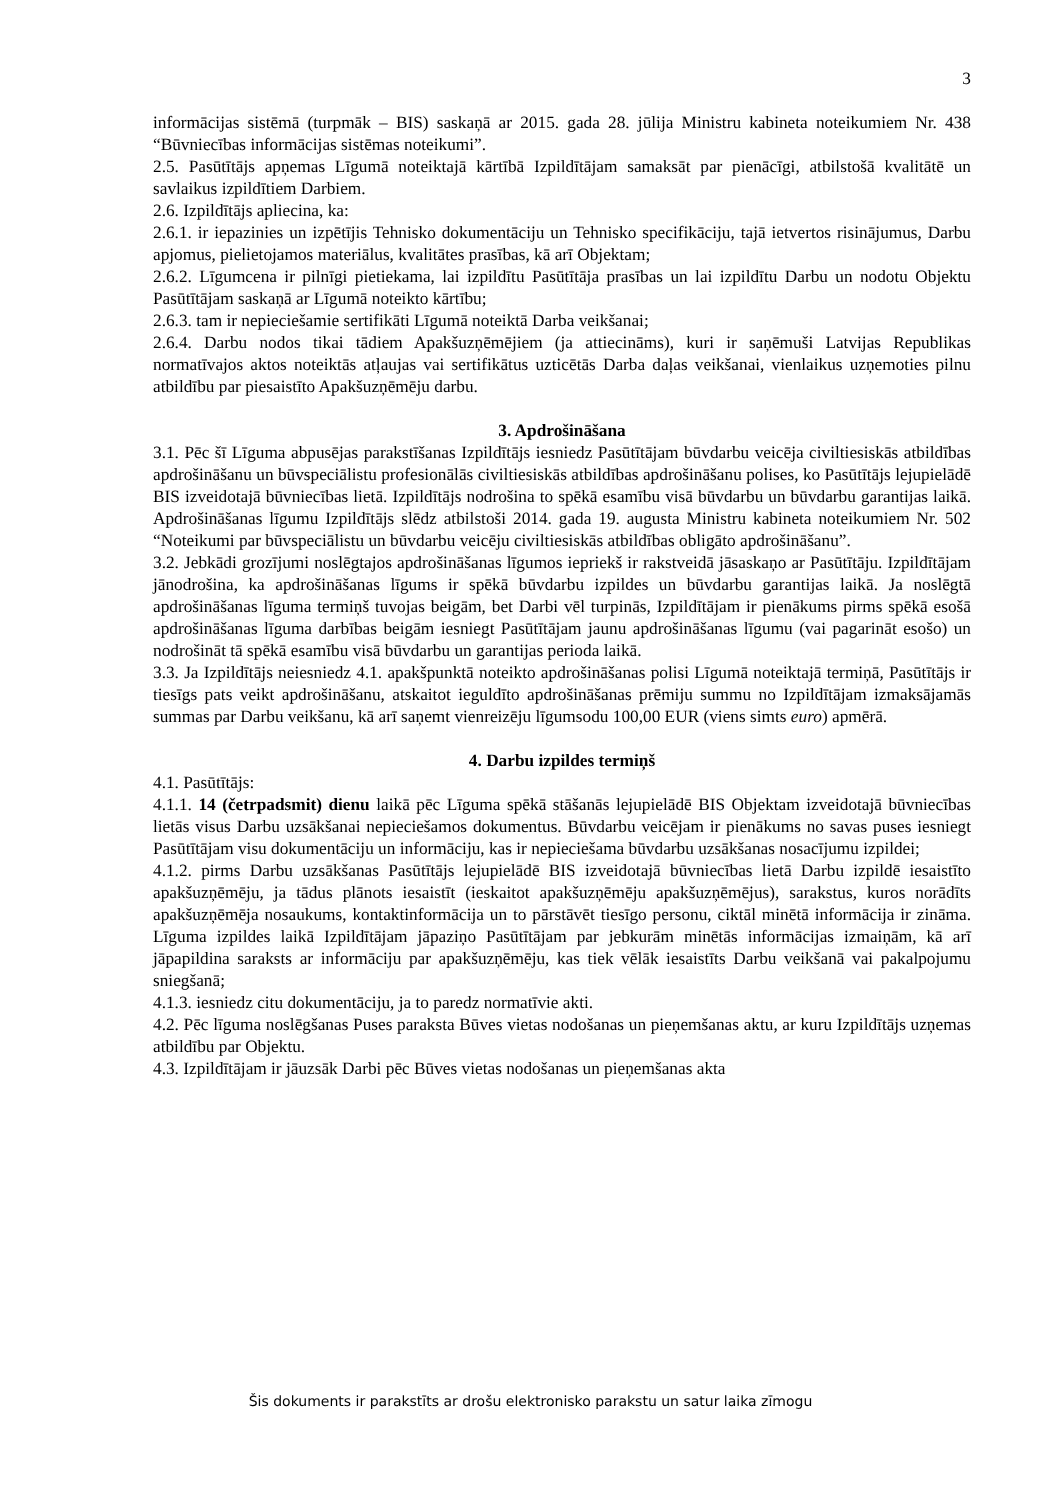3
informācijas sistēmā (turpmāk – BIS) saskaņā ar 2015. gada 28. jūlija Ministru kabineta noteikumiem Nr. 438 “Būvniecības informācijas sistēmas noteikumi”.
2.5. Pasūtītājs apņemas Līgumā noteiktajā kārtībā Izpildītājam samaksāt par pienācīgi, atbilstošā kvalitātē un savlaikus izpildītiem Darbiem.
2.6. Izpildītājs apliecina, ka:
2.6.1. ir iepazinies un izpētījis Tehnisko dokumentāciju un Tehnisko specifikāciju, tajā ietvertos risinājumus, Darbu apjomus, pielietojamos materiālus, kvalitātes prasības, kā arī Objektam;
2.6.2. Līgumcena ir pilnīgi pietiekama, lai izpildītu Pasūtītāja prasības un lai izpildītu Darbu un nodotu Objektu Pasūtītājam saskaņā ar Līgumā noteikto kārtību;
2.6.3. tam ir nepieciešamie sertifikāti Līgumā noteiktā Darba veikšanai;
2.6.4. Darbu nodos tikai tādiem Apakšuzņēmējiem (ja attiecināms), kuri ir saņēmuši Latvijas Republikas normatīvajos aktos noteiktās atļaujas vai sertifikātus uzticētās Darba daļas veikšanai, vienlaikus uzņemoties pilnu atbildību par piesaistīto Apakšuzņēmēju darbu.
3. Apdrošināšana
3.1. Pēc šī Līguma abpusējas parakstīšanas Izpildītājs iesniedz Pasūtītājam būvdarbu veicēja civiltiesiskās atbildības apdrošināšanu un būvspeciālistu profesionālās civiltiesiskās atbildības apdrošināšanu polises, ko Pasūtītājs lejupielādē BIS izveidotajā būvniecības lietā. Izpildītājs nodrošina to spēkā esamību visā būvdarbu un būvdarbu garantijas laikā. Apdrošināšanas līgumu Izpildītājs slēdz atbilstoši 2014. gada 19. augusta Ministru kabineta noteikumiem Nr. 502 “Noteikumi par būvspeciālistu un būvdarbu veicēju civiltiesiskās atbildības obligāto apdrošināšanu”.
3.2. Jebkādi grozījumi noslēgtajos apdrošināšanas līgumos iepriekš ir rakstveidā jāsaskaņo ar Pasūtītāju. Izpildītājam jānodrošina, ka apdrošināšanas līgums ir spēkā būvdarbu izpildes un būvdarbu garantijas laikā. Ja noslēgtā apdrošināšanas līguma termiņš tuvojas beigām, bet Darbi vēl turpinās, Izpildītājam ir pienākums pirms spēkā esošā apdrošināšanas līguma darbības beigām iesniegt Pasūtītājam jaunu apdrošināšanas līgumu (vai pagarināt esošo) un nodrošināt tā spēkā esamību visā būvdarbu un garantijas perioda laikā.
3.3. Ja Izpildītājs neiesniedz 4.1. apakšpunktā noteikto apdrošināšanas polisi Līgumā noteiktajā termiņā, Pasūtītājs ir tiesīgs pats veikt apdrošināšanu, atskaitot ieguldīto apdrošināšanas prēmiju summu no Izpildītājam izmaksājamās summas par Darbu veikšanu, kā arī saņemt vienreizēju līgumsodu 100,00 EUR (viens simts euro) apmērā.
4. Darbu izpildes termiņš
4.1. Pasūtītājs:
4.1.1. 14 (četrpadsmit) dienu laikā pēc Līguma spēkā stāšanās lejupielādē BIS Objektam izveidotajā būvniecības lietās visus Darbu uzsākšanai nepieciešamos dokumentus. Būvdarbu veicējam ir pienākums no savas puses iesniegt Pasūtītājam visu dokumentāciju un informāciju, kas ir nepieciešama būvdarbu uzsākšanas nosacījumu izpildei;
4.1.2. pirms Darbu uzsākšanas Pasūtītājs lejupielādē BIS izveidotajā būvniecības lietā Darbu izpildē iesaistīto apakšuzņēmēju, ja tādus plānots iesaistīt (ieskaitot apakšuzņēmēju apakšuzņēmējus), sarakstus, kuros norādīts apakšuzņēmēja nosaukums, kontaktinformācija un to pārstāvēt tiesīgo personu, ciktāl minētā informācija ir zināma. Līguma izpildes laikā Izpildītājam jāpaziņo Pasūtītājam par jebkurām minētās informācijas izmaiņām, kā arī jāpapildina saraksts ar informāciju par apakšuzņēmēju, kas tiek vēlāk iesaistīts Darbu veikšanā vai pakalpojumu sniegšanā;
4.1.3. iesniedz citu dokumentāciju, ja to paredz normatīvie akti.
4.2. Pēc līguma noslēgšanas Puses paraksta Būves vietas nodošanas un pieņemšanas aktu, ar kuru Izpildītājs uzņemas atbildību par Objektu.
4.3. Izpildītājam ir jāuzsāk Darbi pēc Būves vietas nodošanas un pieņemšanas akta
Šis dokuments ir parakstīts ar drošu elektronisko parakstu un satur laika zīmogu